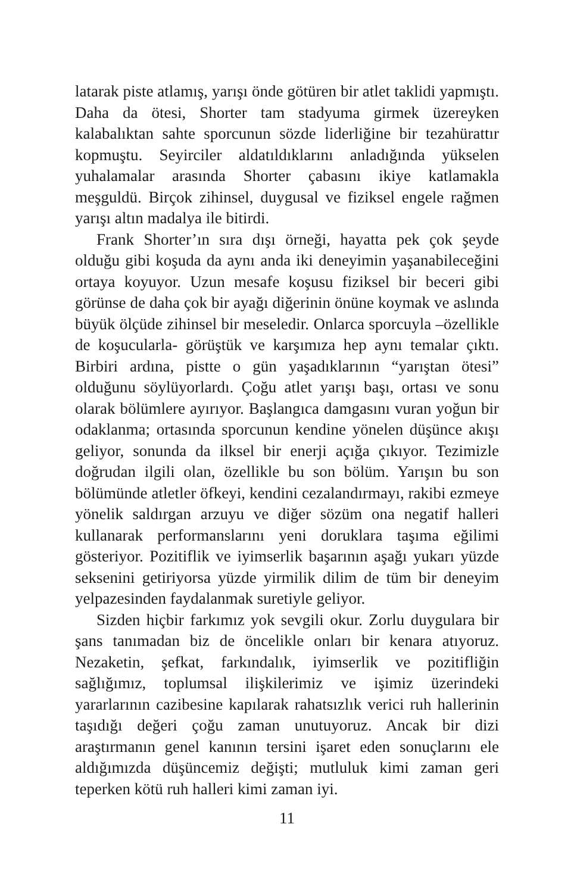latarak piste atlamış, yarışı önde götüren bir atlet taklidi yapmıştı. Daha da ötesi, Shorter tam stadyuma girmek üzereyken kalabalıktan sahte sporcunun sözde liderliğine bir tezahürattır kopmuştu. Seyirciler aldatıldıklarını anladığında yükselen yuhalamalar arasında Shorter çabasını ikiye katlamakla meşguldü. Birçok zihinsel, duygusal ve fiziksel engele rağmen yarışı altın madalya ile bitirdi.
Frank Shorter’ın sıra dışı örneği, hayatta pek çok şeyde olduğu gibi koşuda da aynı anda iki deneyimin yaşanabileceğini ortaya koyuyor. Uzun mesafe koşusu fiziksel bir beceri gibi görünse de daha çok bir ayağı diğerinin önüne koymak ve aslında büyük ölçüde zihinsel bir meseledir. Onlarca sporcuyla –özellikle de koşucularla- görüştük ve karşımıza hep aynı temalar çıktı. Birbiri ardına, pistte o gün yaşadıklarının “yarıştan ötesi” olduğunu söylüyorlardı. Çoğu atlet yarışı başı, ortası ve sonu olarak bölümlere ayırıyor. Başlangıca damgasını vuran yoğun bir odaklanma; ortasında sporcunun kendine yönelen düşünce akışı geliyor, sonunda da ilksel bir enerji açığa çıkıyor. Tezimizle doğrudan ilgili olan, özellikle bu son bölüm. Yarışın bu son bölümünde atletler öfkeyi, kendini cezalandırmayı, rakibi ezmeye yönelik saldırgan arzuyu ve diğer sözüm ona negatif halleri kullanarak performanslarını yeni doruklara taşıma eğilimi gösteriyor. Pozitiflik ve iyimserlik başarının aşağı yukarı yüzde seksenini getiriyorsa yüzde yirmilik dilim de tüm bir deneyim yelpazesinden faydalanmak suretiyle geliyor.
Sizden hiçbir farkımız yok sevgili okur. Zorlu duygulara bir şans tanımadan biz de öncelikle onları bir kenara atıyoruz. Nezaketin, şefkat, farkındalık, iyimserlik ve pozitifliğin sağlığımız, toplumsal ilişkilerimiz ve işimiz üzerindeki yararlarının cazibesine kapılarak rahatsızlık verici ruh hallerinin taşıdığı değeri çoğu zaman unutuyoruz. Ancak bir dizi araştırmanın genel kanının tersini işaret eden sonuçlarını ele aldığımızda düşüncemiz değişti; mutluluk kimi zaman geri teperken kötü ruh halleri kimi zaman iyi.
11